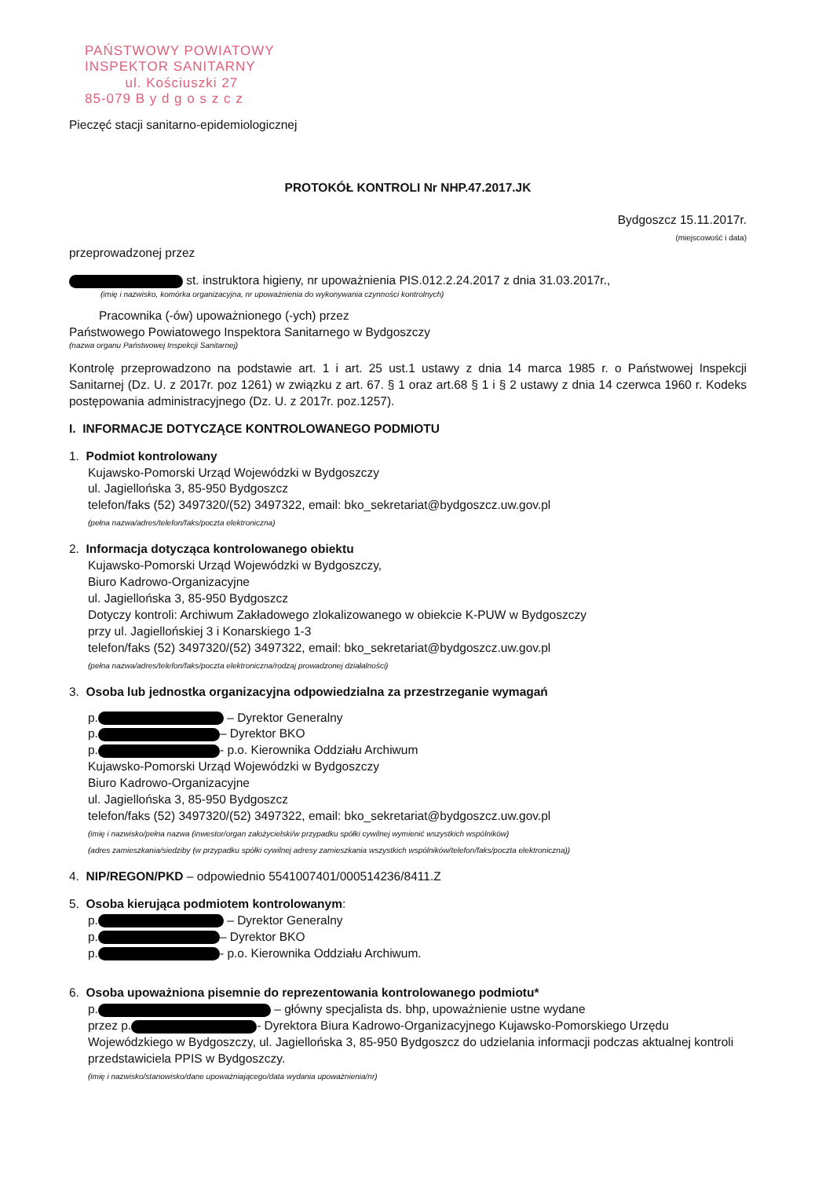PAŃSTWOWY POWIATOWY
INSPEKTOR SANITARNY
ul. Kościuszki 27
85-079 B y d g o s z c z
Pieczęć stacji sanitarno-epidemiologicznej
PROTOKÓŁ KONTROLI Nr NHP.47.2017.JK
Bydgoszcz 15.11.2017r.
(miejscowość i data)
przeprowadzonej przez
st. instruktora higieny, nr upoważnienia PIS.012.2.24.2017 z dnia 31.03.2017r.,
(imię i nazwisko, komórka organizacyjna, nr upoważnienia do wykonywania czynności kontrolnych)
Pracownika (-ów) upoważnionego (-ych) przez
Państwowego Powiatowego Inspektora Sanitarnego w Bydgoszczy
(nazwa organu Państwowej Inspekcji Sanitarnej)
Kontrolę przeprowadzono na podstawie art. 1 i art. 25 ust.1 ustawy z dnia 14 marca 1985 r. o Państwowej Inspekcji Sanitarnej (Dz. U. z 2017r. poz 1261) w związku z art. 67. § 1 oraz art.68 § 1 i § 2 ustawy z dnia 14 czerwca 1960 r. Kodeks postępowania administracyjnego (Dz. U. z 2017r. poz.1257).
I. INFORMACJE DOTYCZĄCE KONTROLOWANEGO PODMIOTU
1. Podmiot kontrolowany
Kujawsko-Pomorski Urząd Wojewódzki w Bydgoszczy
ul. Jagiellońska 3, 85-950 Bydgoszcz
telefon/faks (52) 3497320/(52) 3497322, email: bko_sekretariat@bydgoszcz.uw.gov.pl
(pełna nazwa/adres/telefon/faks/poczta elektroniczna)
2. Informacja dotycząca kontrolowanego obiektu
Kujawsko-Pomorski Urząd Wojewódzki w Bydgoszczy,
Biuro Kadrowo-Organizacyjne
ul. Jagiellońska 3, 85-950 Bydgoszcz
Dotyczy kontroli: Archiwum Zakładowego zlokalizowanego w obiekcie K-PUW w Bydgoszczy
przy ul. Jagiellońskiej 3 i Konarskiego 1-3
telefon/faks (52) 3497320/(52) 3497322, email: bko_sekretariat@bydgoszcz.uw.gov.pl
(pełna nazwa/adres/telefon/faks/poczta elektroniczna/rodzaj prowadzonej działalności)
3. Osoba lub jednostka organizacyjna odpowiedzialna za przestrzeganie wymagań
p. – Dyrektor Generalny
p. – Dyrektor BKO
p. - p.o. Kierownika Oddziału Archiwum
Kujawsko-Pomorski Urząd Wojewódzki w Bydgoszczy
Biuro Kadrowo-Organizacyjne
ul. Jagiellońska 3, 85-950 Bydgoszcz
telefon/faks (52) 3497320/(52) 3497322, email: bko_sekretariat@bydgoszcz.uw.gov.pl
(imię i nazwisko/pełna nazwa (inwestor/organ założycielski/w przypadku spółki cywilnej wymienić wszystkich wspólników)
(adres zamieszkania/siedziby (w przypadku spółki cywilnej adresy zamieszkania wszystkich wspólników/telefon/faks/poczta elektroniczna))
4. NIP/REGON/PKD – odpowiednio 5541007401/000514236/8411.Z
5. Osoba kierująca podmiotem kontrolowanym:
p. – Dyrektor Generalny
p. – Dyrektor BKO
p. - p.o. Kierownika Oddziału Archiwum.
6. Osoba upoważniona pisemnie do reprezentowania kontrolowanego podmiotu*
p. – główny specjalista ds. bhp, upoważnienie ustne wydane
przez p. - Dyrektora Biura Kadrowo-Organizacyjnego Kujawsko-Pomorskiego Urzędu Wojewódzkiego w Bydgoszczy, ul. Jagiellońska 3, 85-950 Bydgoszcz do udzielania informacji podczas aktualnej kontroli przedstawiciela PPIS w Bydgoszczy.
(imię i nazwisko/stanowisko/dane upoważniającego/data wydania upoważnienia/nr)